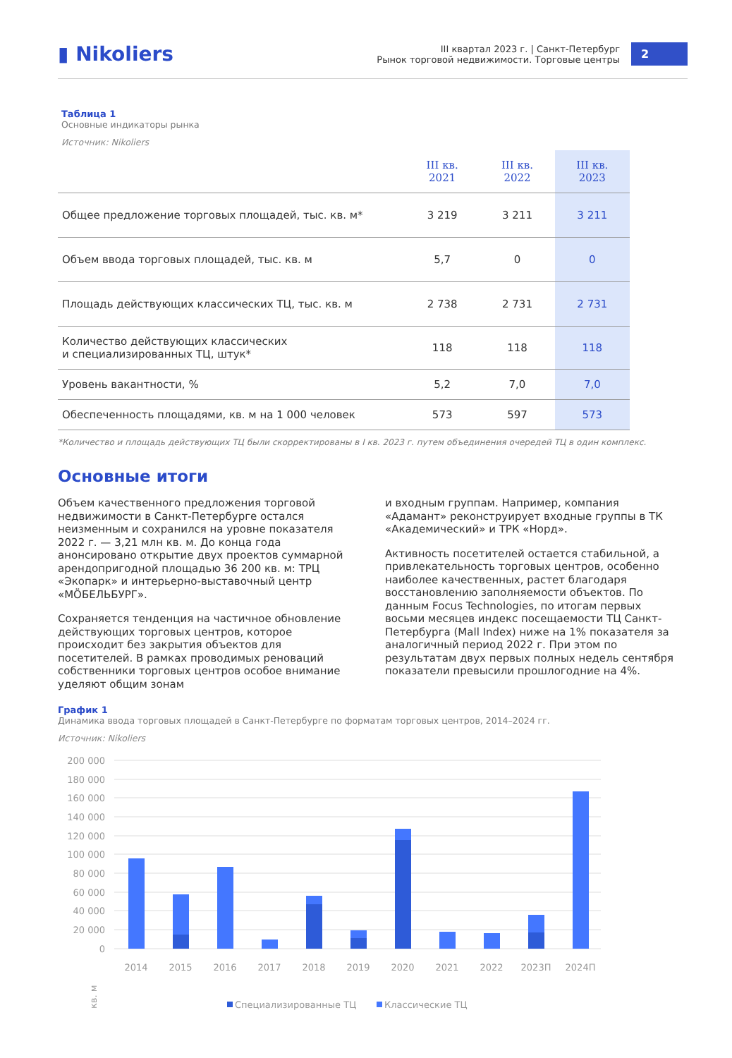▮ Nikoliers
III квартал 2023 г. | Санкт-Петербург
Рынок торговой недвижимости. Торговые центры
2
Таблица 1
Основные индикаторы рынка
Источник: Nikoliers
| | III кв. 2021 | III кв. 2022 | III кв. 2023 |
| --- | --- | --- | --- |
| Общее предложение торговых площадей, тыс. кв. м* | 3 219 | 3 211 | 3 211 |
| Объем ввода торговых площадей, тыс. кв. м | 5,7 | 0 | 0 |
| Площадь действующих классических ТЦ, тыс. кв. м | 2 738 | 2 731 | 2 731 |
| Количество действующих классических и специализированных ТЦ, штук* | 118 | 118 | 118 |
| Уровень вакантности, % | 5,2 | 7,0 | 7,0 |
| Обеспеченность площадями, кв. м на 1 000 человек | 573 | 597 | 573 |
*Количество и площадь действующих ТЦ были скорректированы в I кв. 2023 г. путем объединения очередей ТЦ в один комплекс.
Основные итоги
Объем качественного предложения торговой недвижимости в Санкт-Петербурге остался неизменным и сохранился на уровне показателя 2022 г. — 3,21 млн кв. м. До конца года анонсировано открытие двух проектов суммарной арендопригодной площадью 36 200 кв. м: ТРЦ «Экопарк» и интерьерно-выставочный центр «MÖБЕЛЬБУРГ».
Сохраняется тенденция на частичное обновление действующих торговых центров, которое происходит без закрытия объектов для посетителей. В рамках проводимых реноваций собственники торговых центров особое внимание уделяют общим зонам
и входным группам. Например, компания «Адамант» реконструирует входные группы в ТК «Академический» и ТРК «Норд».
Активность посетителей остается стабильной, а привлекательность торговых центров, особенно наиболее качественных, растет благодаря восстановлению заполняемости объектов. По данным Focus Technologies, по итогам первых восьми месяцев индекс посещаемости ТЦ Санкт-Петербурга (Mall Index) ниже на 1% показателя за аналогичный период 2022 г. При этом по результатам двух первых полных недель сентября показатели превысили прошлогодние на 4%.
График 1
Динамика ввода торговых площадей в Санкт-Петербурге по форматам торговых центров, 2014–2024 гг.
Источник: Nikoliers
200 000
180 000
160 000
140 000
120 000
100 000
80 000
60 000
40 000
20 000
0
2014
2015
2016
2017
2018
2019
2020
2021
2022
2023П
2024П
кв. м
Специализированные ТЦ
Классические ТЦ